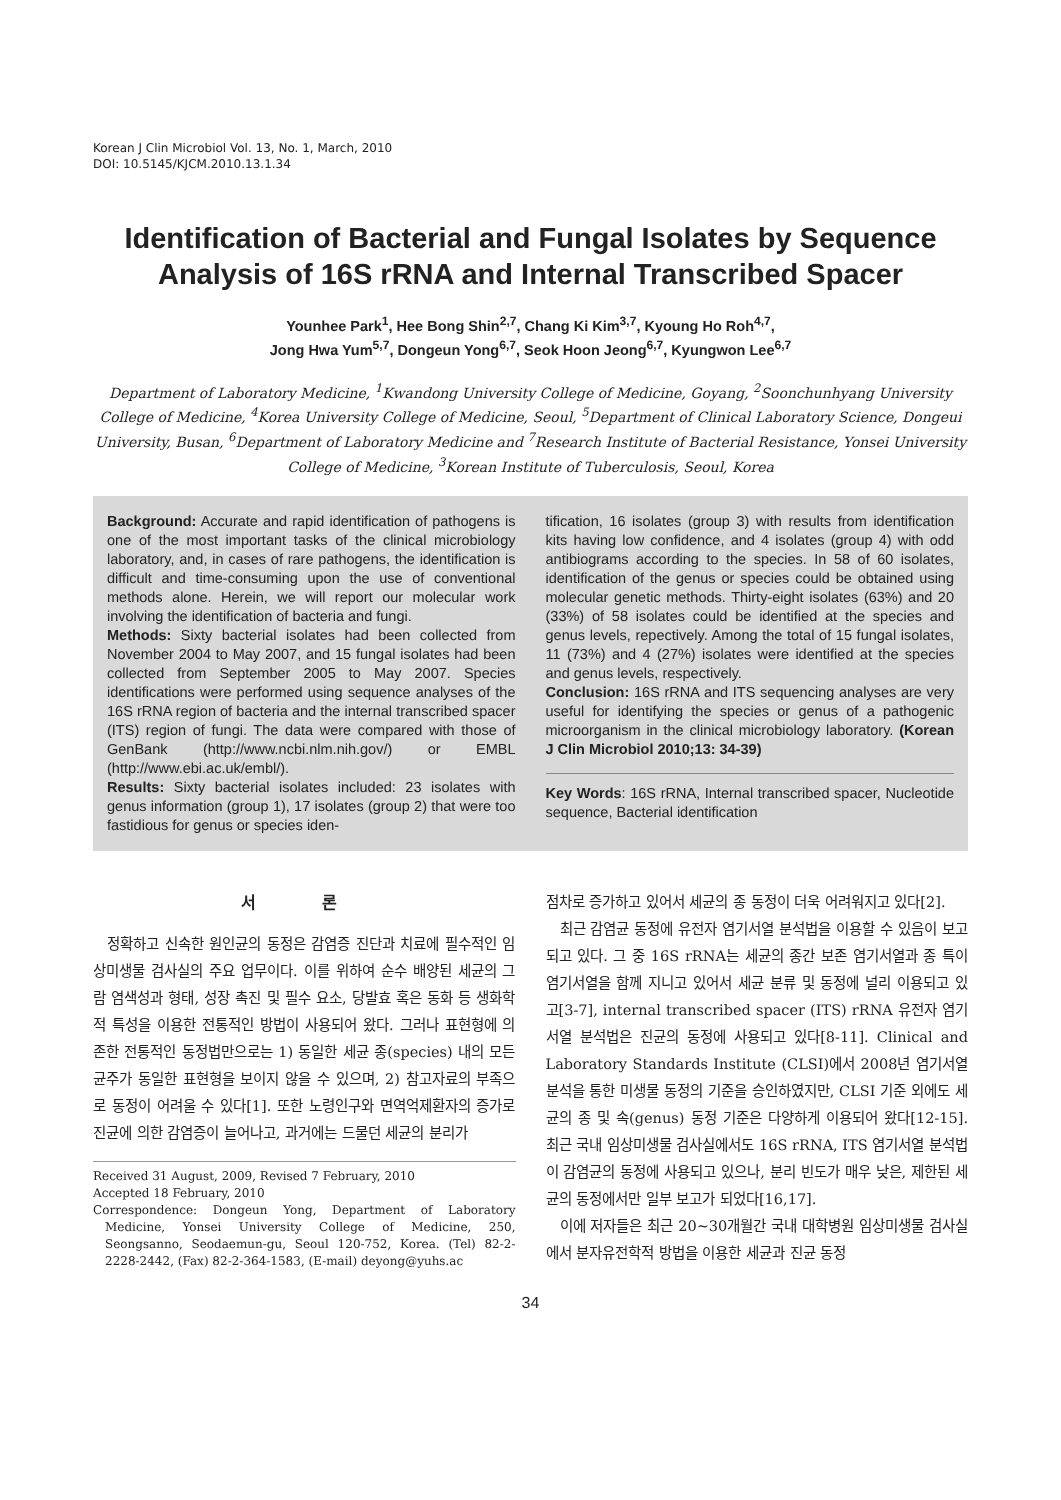Korean J Clin Microbiol Vol. 13, No. 1, March, 2010
DOI: 10.5145/KJCM.2010.13.1.34
Identification of Bacterial and Fungal Isolates by Sequence Analysis of 16S rRNA and Internal Transcribed Spacer
Younhee Park<sup>1</sup>, Hee Bong Shin<sup>2,7</sup>, Chang Ki Kim<sup>3,7</sup>, Kyoung Ho Roh<sup>4,7</sup>,
Jong Hwa Yum<sup>5,7</sup>, Dongeun Yong<sup>6,7</sup>, Seok Hoon Jeong<sup>6,7</sup>, Kyungwon Lee<sup>6,7</sup>
Department of Laboratory Medicine, <sup>1</sup>Kwandong University College of Medicine, Goyang, <sup>2</sup>Soonchunhyang University College of Medicine, <sup>4</sup>Korea University College of Medicine, Seoul, <sup>5</sup>Department of Clinical Laboratory Science, Dongeui University, Busan, <sup>6</sup>Department of Laboratory Medicine and <sup>7</sup>Research Institute of Bacterial Resistance, Yonsei University College of Medicine, <sup>3</sup>Korean Institute of Tuberculosis, Seoul, Korea
Background: Accurate and rapid identification of pathogens is one of the most important tasks of the clinical microbiology laboratory, and, in cases of rare pathogens, the identification is difficult and time-consuming upon the use of conventional methods alone. Herein, we will report our molecular work involving the identification of bacteria and fungi.
Methods: Sixty bacterial isolates had been collected from November 2004 to May 2007, and 15 fungal isolates had been collected from September 2005 to May 2007. Species identifications were performed using sequence analyses of the 16S rRNA region of bacteria and the internal transcribed spacer (ITS) region of fungi. The data were compared with those of GenBank (http://www.ncbi.nlm.nih.gov/) or EMBL (http://www.ebi.ac.uk/embl/).
Results: Sixty bacterial isolates included: 23 isolates with genus information (group 1), 17 isolates (group 2) that were too fastidious for genus or species iden-
tification, 16 isolates (group 3) with results from identification kits having low confidence, and 4 isolates (group 4) with odd antibiograms according to the species. In 58 of 60 isolates, identification of the genus or species could be obtained using molecular genetic methods. Thirty-eight isolates (63%) and 20 (33%) of 58 isolates could be identified at the species and genus levels, repectively. Among the total of 15 fungal isolates, 11 (73%) and 4 (27%) isolates were identified at the species and genus levels, respectively.
Conclusion: 16S rRNA and ITS sequencing analyses are very useful for identifying the species or genus of a pathogenic microorganism in the clinical microbiology laboratory. (Korean J Clin Microbiol 2010;13: 34-39)
Key Words: 16S rRNA, Internal transcribed spacer, Nucleotide sequence, Bacterial identification
서 론
정확하고 신속한 원인균의 동정은 감염증 진단과 치료에 필수적인 임상미생물 검사실의 주요 업무이다. 이를 위하여 순수 배양된 세균의 그람 염색성과 형태, 성장 촉진 및 필수 요소, 당발효 혹은 동화 등 생화학적 특성을 이용한 전통적인 방법이 사용되어 왔다. 그러나 표현형에 의존한 전통적인 동정법만으로는 1) 동일한 세균 종(species) 내의 모든 균주가 동일한 표현형을 보이지 않을 수 있으며, 2) 참고자료의 부족으로 동정이 어려울 수 있다[1]. 또한 노령인구와 면역억제환자의 증가로 진균에 의한 감염증이 늘어나고, 과거에는 드물던 세균의 분리가
Received 31 August, 2009, Revised 7 February, 2010
Accepted 18 February, 2010
Correspondence: Dongeun Yong, Department of Laboratory Medicine, Yonsei University College of Medicine, 250, Seongsanno, Seodaemun-gu, Seoul 120-752, Korea. (Tel) 82-2-2228-2442, (Fax) 82-2-364-1583, (E-mail) deyong@yuhs.ac
점차로 증가하고 있어서 세균의 종 동정이 더욱 어려워지고 있다[2].
최근 감염균 동정에 유전자 염기서열 분석법을 이용할 수 있음이 보고되고 있다. 그 중 16S rRNA는 세균의 종간 보존 염기서열과 종 특이 염기서열을 함께 지니고 있어서 세균 분류 및 동정에 널리 이용되고 있고[3-7], internal transcribed spacer (ITS) rRNA 유전자 염기서열 분석법은 진균의 동정에 사용되고 있다[8-11]. Clinical and Laboratory Standards Institute (CLSI)에서 2008년 염기서열 분석을 통한 미생물 동정의 기준을 승인하였지만, CLSI 기준 외에도 세균의 종 및 속(genus) 동정 기준은 다양하게 이용되어 왔다[12-15]. 최근 국내 임상미생물 검사실에서도 16S rRNA, ITS 염기서열 분석법이 감염균의 동정에 사용되고 있으나, 분리 빈도가 매우 낮은, 제한된 세균의 동정에서만 일부 보고가 되었다[16,17].
이에 저자들은 최근 20∼30개월간 국내 대학병원 임상미생물 검사실에서 분자유전학적 방법을 이용한 세균과 진균 동정
34